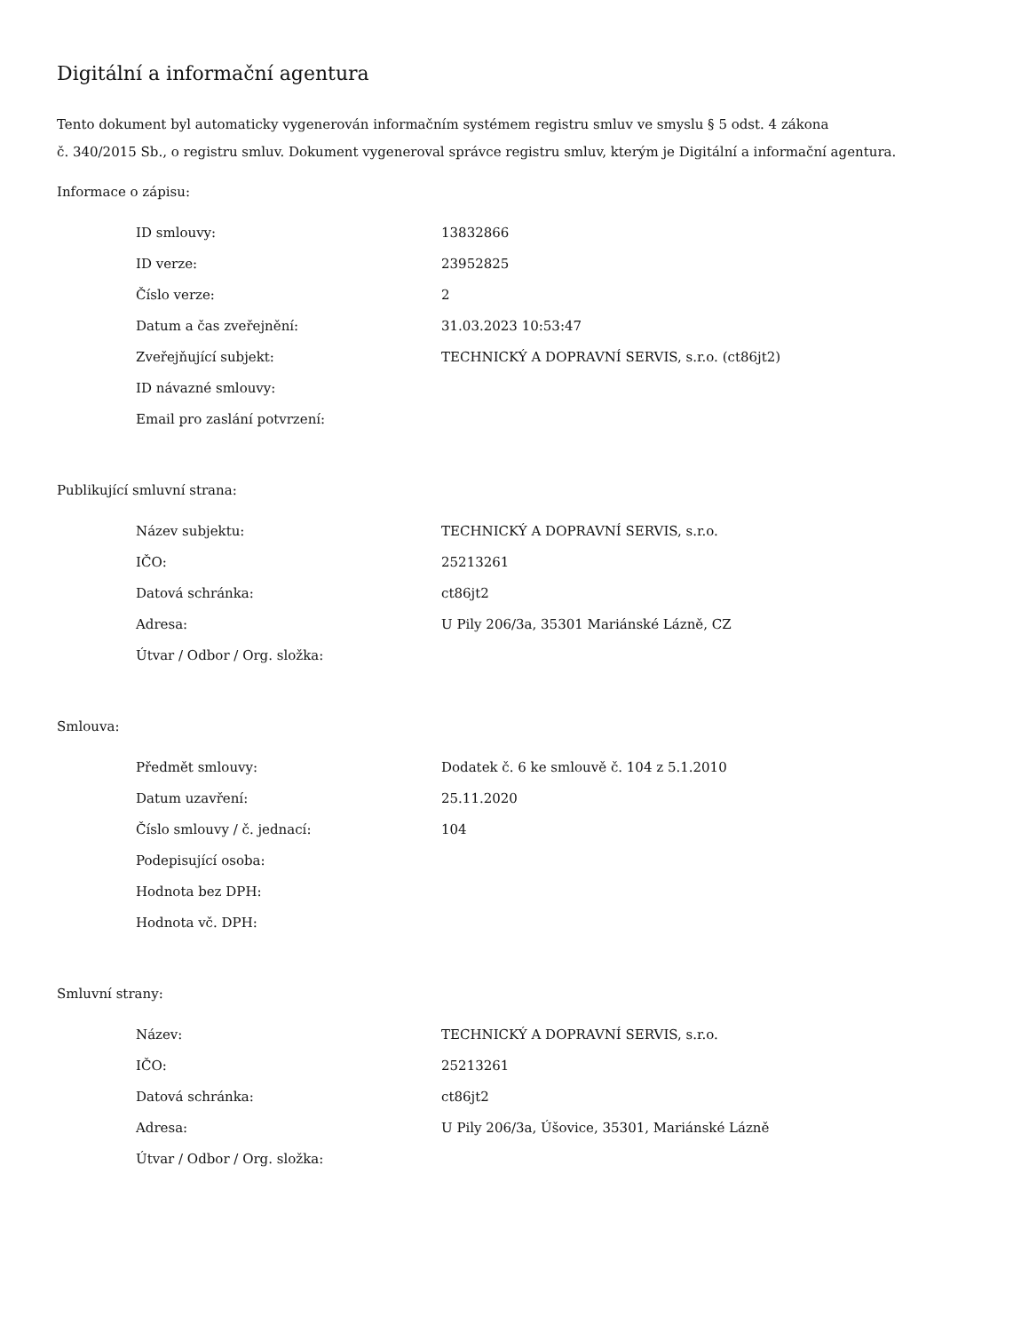Digitální a informační agentura
Tento dokument byl automaticky vygenerován informačním systémem registru smluv ve smyslu § 5 odst. 4 zákona
č. 340/2015 Sb., o registru smluv. Dokument vygeneroval správce registru smluv, kterým je Digitální a informační agentura.
Informace o zápisu:
| ID smlouvy: | 13832866 |
| ID verze: | 23952825 |
| Číslo verze: | 2 |
| Datum a čas zveřejnění: | 31.03.2023 10:53:47 |
| Zveřejňující subjekt: | TECHNICKÝ A DOPRAVNÍ SERVIS, s.r.o. (ct86jt2) |
| ID návazné smlouvy: | |
| Email pro zaslání potvrzení: | |
Publikující smluvní strana:
| Název subjektu: | TECHNICKÝ A DOPRAVNÍ SERVIS, s.r.o. |
| IČO: | 25213261 |
| Datová schránka: | ct86jt2 |
| Adresa: | U Pily 206/3a, 35301 Mariánské Lázně, CZ |
| Útvar / Odbor / Org. složka: | |
Smlouva:
| Předmět smlouvy: | Dodatek č. 6 ke smlouvě č. 104 z 5.1.2010 |
| Datum uzavření: | 25.11.2020 |
| Číslo smlouvy / č. jednací: | 104 |
| Podepisující osoba: | |
| Hodnota bez DPH: | |
| Hodnota vč. DPH: | |
Smluvní strany:
| Název: | TECHNICKÝ A DOPRAVNÍ SERVIS, s.r.o. |
| IČO: | 25213261 |
| Datová schránka: | ct86jt2 |
| Adresa: | U Pily 206/3a, Úšovice, 35301, Mariánské Lázně |
| Útvar / Odbor / Org. složka: | |